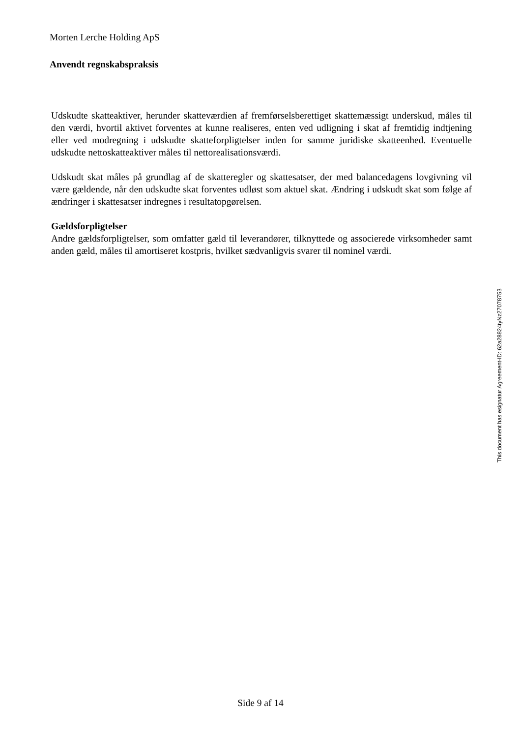Morten Lerche Holding ApS
Anvendt regnskabspraksis
Udskudte skatteaktiver, herunder skatteværdien af fremførselsberettiget skattemæssigt underskud, måles til den værdi, hvortil aktivet forventes at kunne realiseres, enten ved udligning i skat af fremtidig indtjening eller ved modregning i udskudte skatteforpligtelser inden for samme juridiske skatteenhed. Eventuelle udskudte nettoskatteaktiver måles til nettorealisationsværdi.
Udskudt skat måles på grundlag af de skatteregler og skattesatser, der med balancedagens lovgivning vil være gældende, når den udskudte skat forventes udløst som aktuel skat. Ændring i udskudt skat som følge af ændringer i skattesatser indregnes i resultatopgørelsen.
Gældsforpligtelser
Andre gældsforpligtelser, som omfatter gæld til leverandører, tilknyttede og associerede virksomheder samt anden gæld, måles til amortiseret kostpris, hvilket sædvanligvis svarer til nominel værdi.
This document has esignatur Agreement-ID: 62a28824tyNz27078753
Side 9 af 14